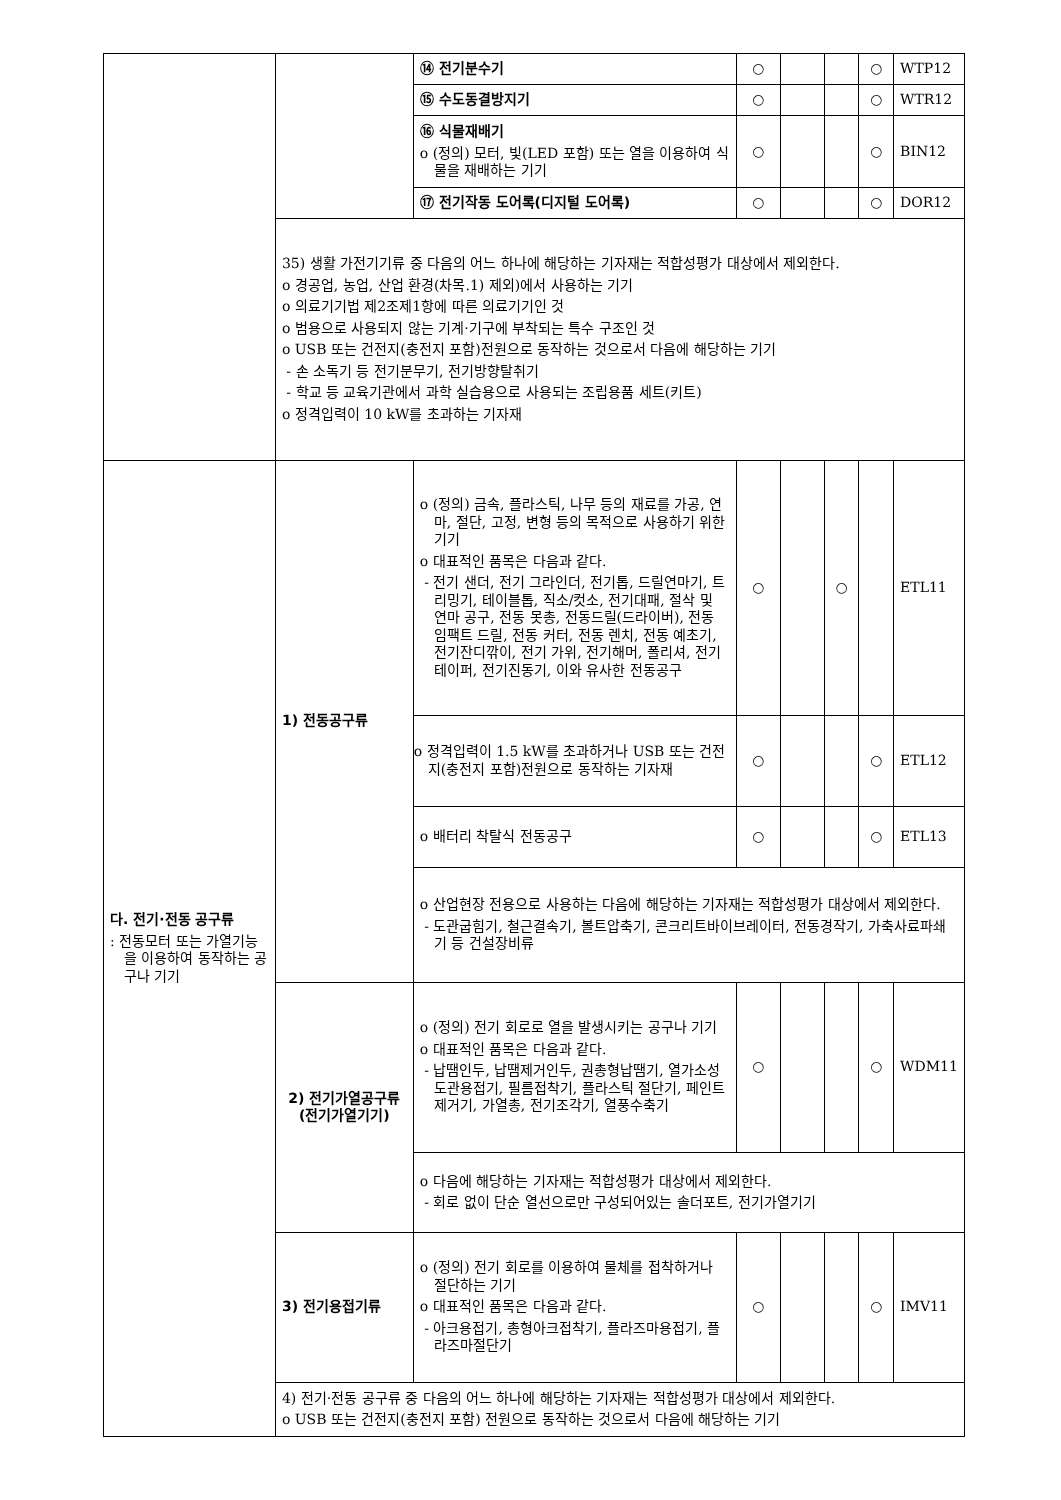| | | ⑭ 전기분수기 | ○ | | | ○ | WTP12 |
| | | ⑮ 수도동결방지기 | ○ | | | ○ | WTR12 |
| | | ⑯ 식물재배기 o (정의) 모터, 빛(LED 포함) 또는 열을 이용하여 식물을 재배하는 기기 | ○ | | | ○ | BIN12 |
| | | ⑰ 전기작동 도어록(디지털 도어록) | ○ | | | ○ | DOR12 |
| | 35) 생활 가전기기류 중 다음의 어느 하나에 해당하는 기자재는 적합성평가 대상에서 제외한다. o 경공업, 농업, 산업 환경(차목.1) 제외)에서 사용하는 기기 o 의료기기법 제2조제1항에 따른 의료기기인 것 o 범용으로 사용되지 않는 기계·기구에 부착되는 특수 구조인 것 o USB 또는 건전지(충전지 포함)전원으로 동작하는 것으로서 다음에 해당하는 기기 - 손 소독기 등 전기분무기, 전기방향탈취기 - 학교 등 교육기관에서 과학 실습용으로 사용되는 조립용품 세트(키트) o 정격입력이 10 kW를 초과하는 기자재 | | | | | | |
| 다. 전기·전동 공구류 : 전동모터 또는 가열기능을 이용하여 동작하는 공구나 기기 | 1) 전동공구류 | o (정의) 금속, 플라스틱, 나무 등의 재료를 가공, 연마, 절단, 고정, 변형 등의 목적으로 사용하기 위한 기기 o 대표적인 품목은 다음과 같다. - 전기 샌더, 전기 그라인더, 전기톱, 드릴연마기, 트리밍기, 테이블톱, 직소/컷소, 전기대패, 절삭 및 연마 공구, 전동 못총, 전동드릴(드라이버), 전동 임팩트 드릴, 전동 커터, 전동 렌치, 전동 예초기, 전기잔디깎이, 전기 가위, 전기해머, 폴리셔, 전기테이퍼, 전기진동기, 이와 유사한 전동공구 | ○ | | ○ | | ETL11 |
| | | o 정격입력이 1.5 kW를 초과하거나 USB 또는 건전지(충전지 포함)전원으로 동작하는 기자재 | ○ | | | ○ | ETL12 |
| | | o 배터리 착탈식 전동공구 | ○ | | | ○ | ETL13 |
| | | o 산업현장 전용으로 사용하는 다음에 해당하는 기자재는 적합성평가 대상에서 제외한다. - 도관굽힘기, 철근결속기, 볼트압축기, 콘크리트바이브레이터, 전동경작기, 가축사료파쇄기 등 건설장비류 | | | | | |
| | 2) 전기가열공구류 (전기가열기기) | o (정의) 전기 회로로 열을 발생시키는 공구나 기기 o 대표적인 품목은 다음과 같다. - 납땜인두, 납땜제거인두, 권총형납땜기, 열가소성도관용접기, 필름접착기, 플라스틱 절단기, 페인트제거기, 가열총, 전기조각기, 열풍수축기 | ○ | | | ○ | WDM11 |
| | | o 다음에 해당하는 기자재는 적합성평가 대상에서 제외한다. - 회로 없이 단순 열선으로만 구성되어있는 솔더포트, 전기가열기기 | | | | | |
| | 3) 전기용접기류 | o (정의) 전기 회로를 이용하여 물체를 접착하거나 절단하는 기기 o 대표적인 품목은 다음과 같다. - 아크용접기, 총형아크접착기, 플라즈마용접기, 플라즈마절단기 | ○ | | | ○ | IMV11 |
| | 4) 전기·전동 공구류 중 다음의 어느 하나에 해당하는 기자재는 적합성평가 대상에서 제외한다. o USB 또는 건전지(충전지 포함) 전원으로 동작하는 것으로서 다음에 해당하는 기기 | | | | | | |